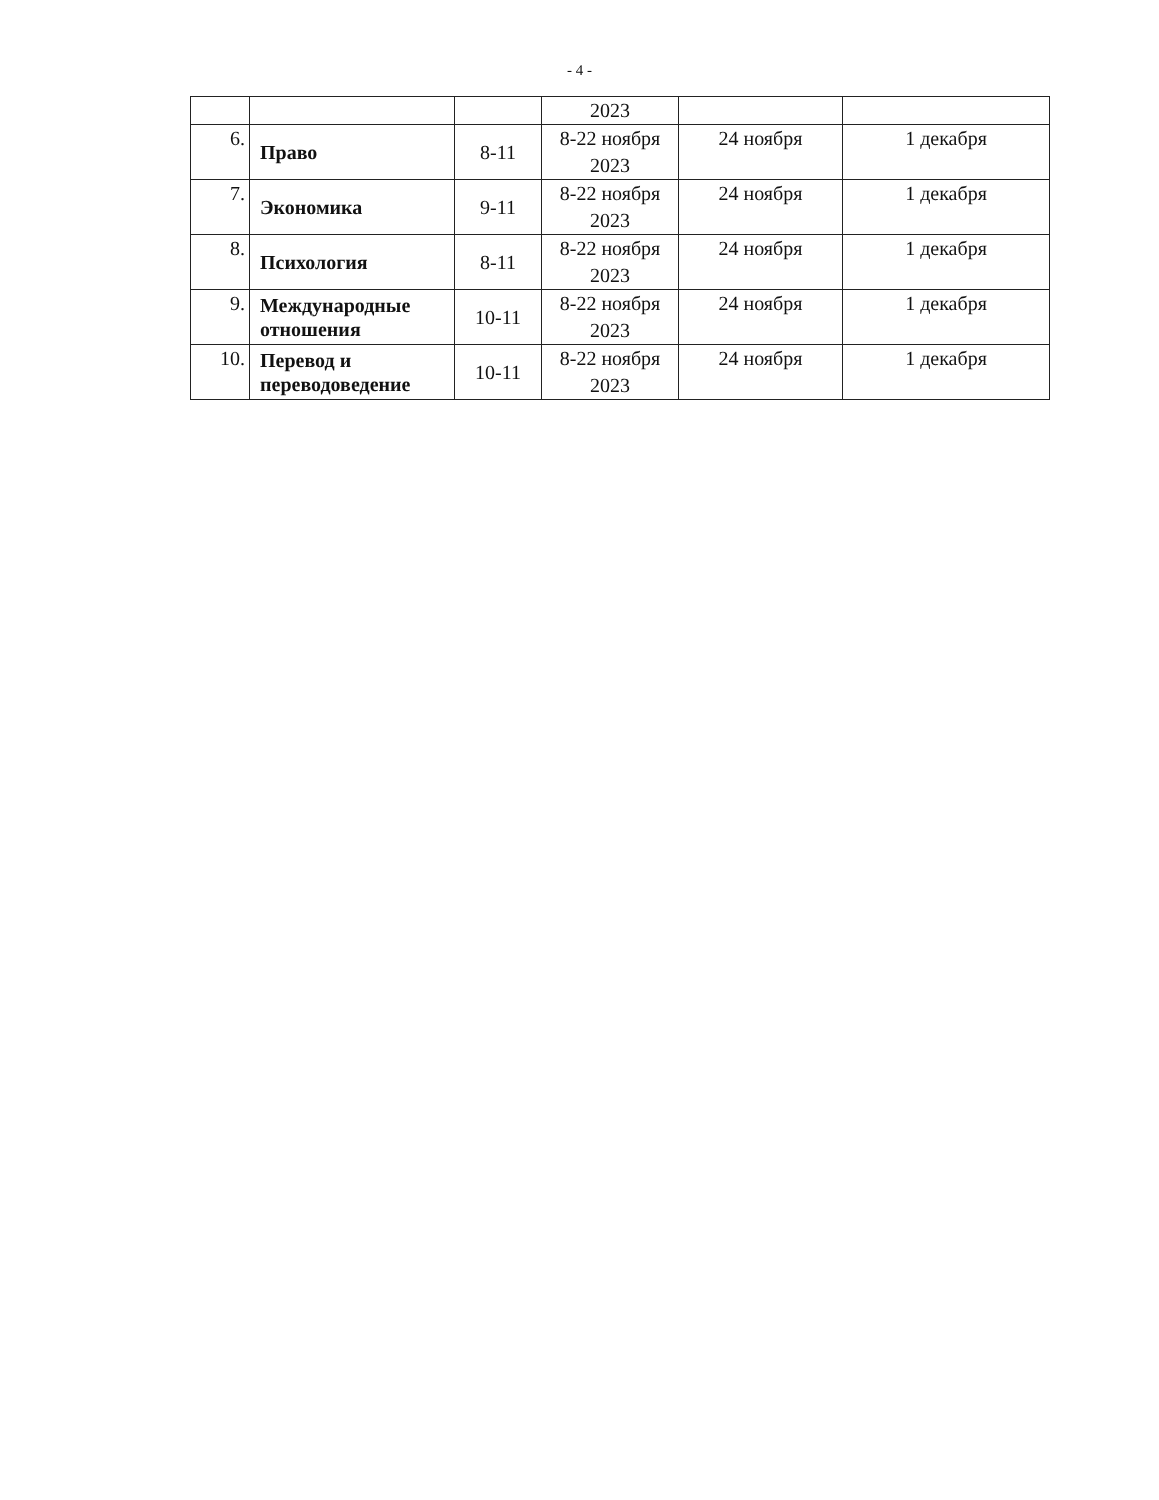- 4 -
| | | | 2023 | | |
| 6. | Право | 8-11 | 8-22 ноября 2023 | 24 ноября | 1 декабря |
| 7. | Экономика | 9-11 | 8-22 ноября 2023 | 24 ноября | 1 декабря |
| 8. | Психология | 8-11 | 8-22 ноября 2023 | 24 ноября | 1 декабря |
| 9. | Международные отношения | 10-11 | 8-22 ноября 2023 | 24 ноября | 1 декабря |
| 10. | Перевод и переводоведение | 10-11 | 8-22 ноября 2023 | 24 ноября | 1 декабря |